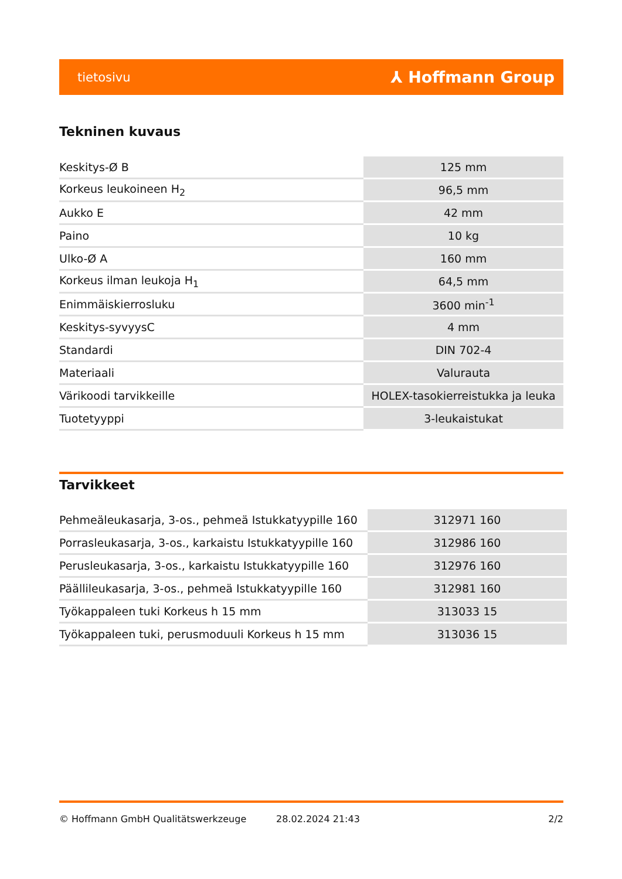tietosivu ⅄ Hoffmann Group
Tekninen kuvaus
| Keskitys-Ø B | 125 mm |
| Korkeus leukoineen H<sub>2</sub> | 96,5 mm |
| Aukko E | 42 mm |
| Paino | 10 kg |
| Ulko-Ø A | 160 mm |
| Korkeus ilman leukoja H<sub>1</sub> | 64,5 mm |
| Enimmäiskierrosluku | 3600 min<sup>-1</sup> |
| Keskitys-syvyysC | 4 mm |
| Standardi | DIN 702-4 |
| Materiaali | Valurauta |
| Värikoodi tarvikkeille | HOLEX-tasokierreistukka ja leuka |
| Tuotetyyppi | 3-leukaistukat |
Tarvikkeet
| Pehmeäleukasarja, 3-os., pehmeä Istukkatyypille 160 | 312971 160 |
| Porrasleukasarja, 3-os., karkaistu Istukkatyypille 160 | 312986 160 |
| Perusleukasarja, 3-os., karkaistu Istukkatyypille 160 | 312976 160 |
| Päällileukasarja, 3-os., pehmeä Istukkatyypille 160 | 312981 160 |
| Työkappaleen tuki Korkeus h 15 mm | 313033 15 |
| Työkappaleen tuki, perusmoduuli Korkeus h 15 mm | 313036 15 |
© Hoffmann GmbH Qualitätswerkzeuge 28.02.2024 21:43 2/2